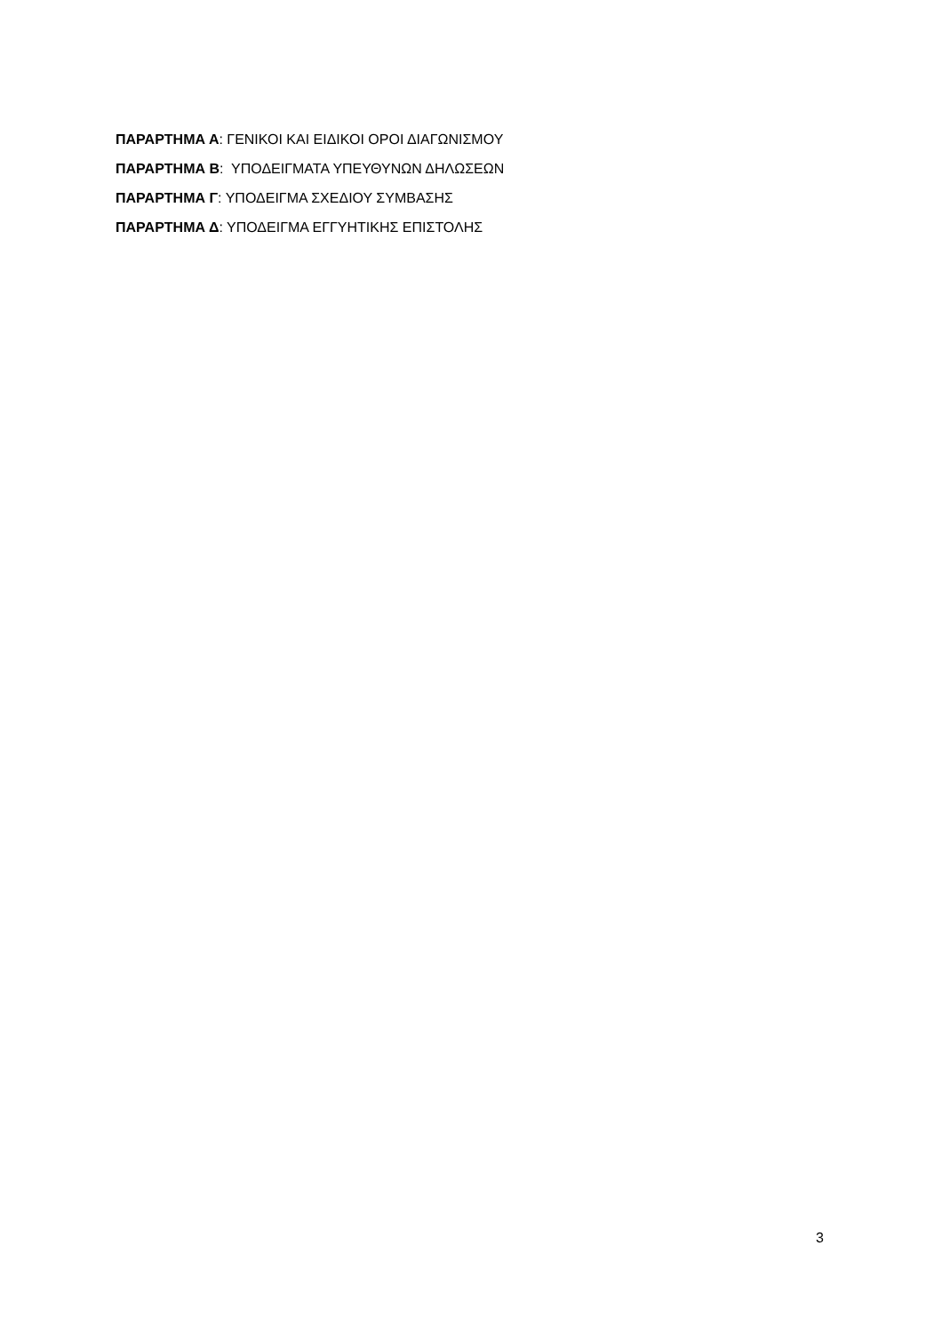ΠΑΡΑΡΤΗΜΑ Α: ΓΕΝΙΚΟΙ ΚΑΙ ΕΙΔΙΚΟΙ ΟΡΟΙ ΔΙΑΓΩΝΙΣΜΟΥ
ΠΑΡΑΡΤΗΜΑ Β: ΥΠΟΔΕΙΓΜΑΤΑ ΥΠΕΥΘΥΝΩΝ ΔΗΛΩΣΕΩΝ
ΠΑΡΑΡΤΗΜΑ Γ: ΥΠΟΔΕΙΓΜΑ ΣΧΕΔΙΟΥ ΣΥΜΒΑΣΗΣ
ΠΑΡΑΡΤΗΜΑ Δ: ΥΠΟΔΕΙΓΜΑ ΕΓΓΥΗΤΙΚΗΣ ΕΠΙΣΤΟΛΗΣ
3